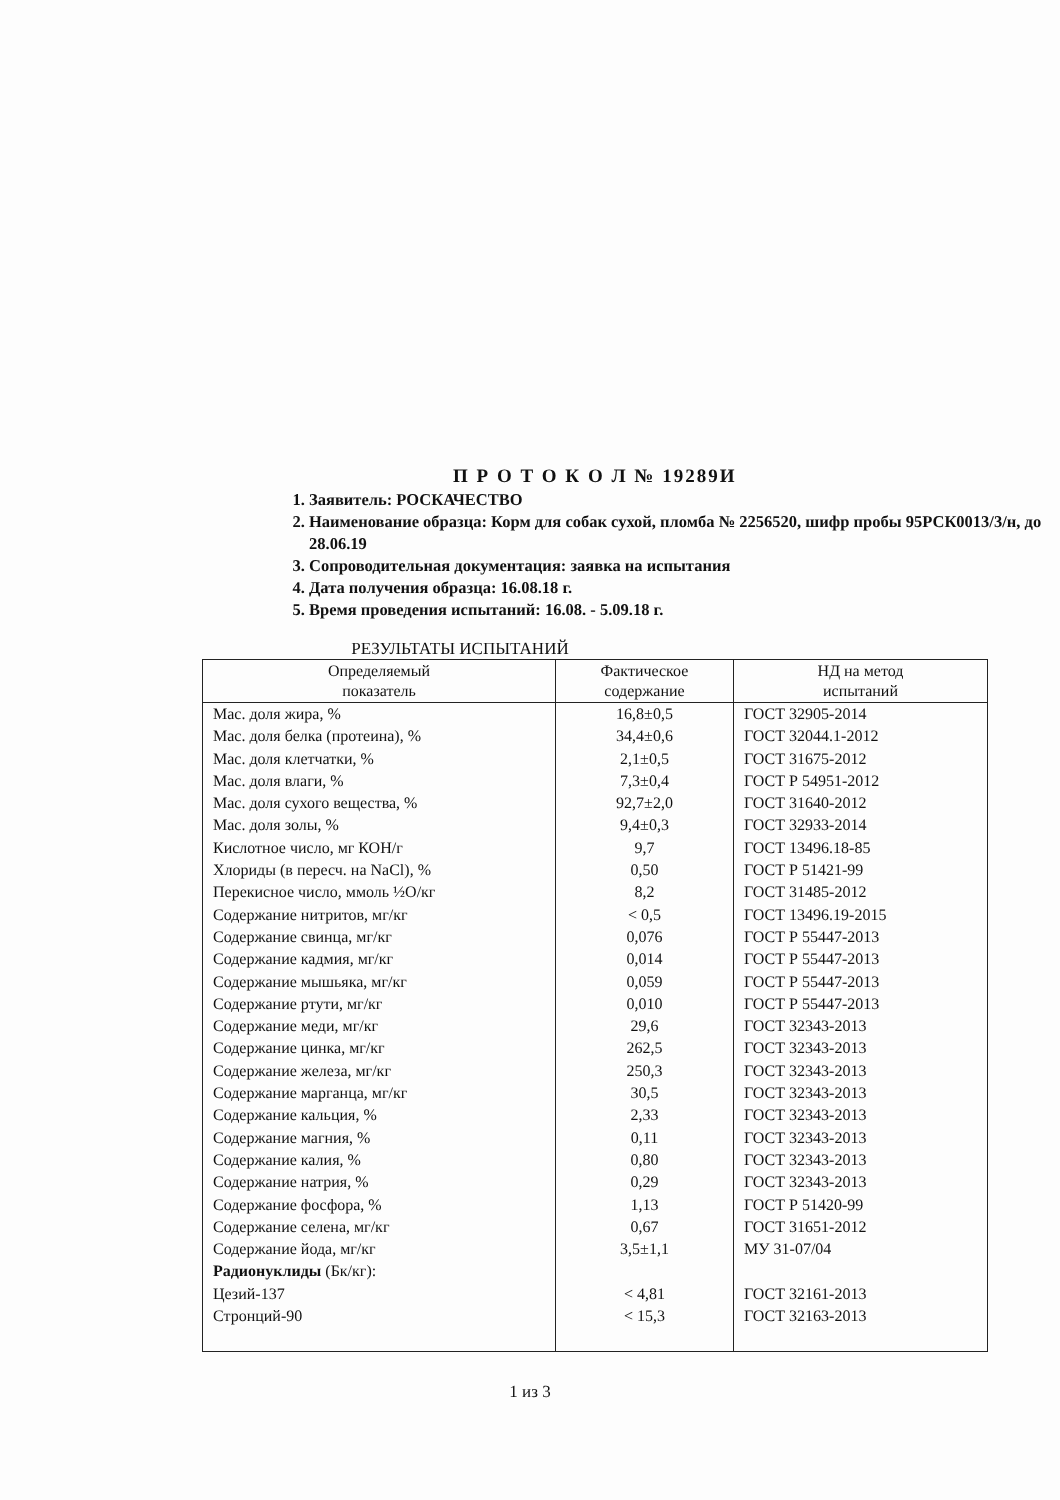П Р О Т О К О Л № 19289И
1. Заявитель: РОСКАЧЕСТВО
2. Наименование образца: Корм для собак сухой, пломба № 2256520, шифр пробы 95РСК0013/3/н, до 28.06.19
3. Сопроводительная документация: заявка на испытания
4. Дата получения образца: 16.08.18 г.
5. Время проведения испытаний: 16.08. - 5.09.18 г.
РЕЗУЛЬТАТЫ ИСПЫТАНИЙ
| Определяемый показатель | Фактическое содержание | НД на метод испытаний |
| --- | --- | --- |
| Мас. доля жира, % | 16,8±0,5 | ГОСТ 32905-2014 |
| Мас. доля белка (протеина), % | 34,4±0,6 | ГОСТ 32044.1-2012 |
| Мас. доля клетчатки, % | 2,1±0,5 | ГОСТ 31675-2012 |
| Мас. доля влаги, % | 7,3±0,4 | ГОСТ Р 54951-2012 |
| Мас. доля сухого вещества, % | 92,7±2,0 | ГОСТ 31640-2012 |
| Мас. доля золы, % | 9,4±0,3 | ГОСТ 32933-2014 |
| Кислотное число, мг КОН/г | 9,7 | ГОСТ 13496.18-85 |
| Хлориды (в пересч. на NaCl), % | 0,50 | ГОСТ Р 51421-99 |
| Перекисное число, ммоль ½О/кг | 8,2 | ГОСТ 31485-2012 |
| Содержание нитритов, мг/кг | < 0,5 | ГОСТ 13496.19-2015 |
| Содержание свинца, мг/кг | 0,076 | ГОСТ Р 55447-2013 |
| Содержание кадмия, мг/кг | 0,014 | ГОСТ Р 55447-2013 |
| Содержание мышьяка, мг/кг | 0,059 | ГОСТ Р 55447-2013 |
| Содержание ртути, мг/кг | 0,010 | ГОСТ Р 55447-2013 |
| Содержание меди, мг/кг | 29,6 | ГОСТ 32343-2013 |
| Содержание цинка, мг/кг | 262,5 | ГОСТ 32343-2013 |
| Содержание железа, мг/кг | 250,3 | ГОСТ 32343-2013 |
| Содержание марганца, мг/кг | 30,5 | ГОСТ 32343-2013 |
| Содержание кальция, % | 2,33 | ГОСТ 32343-2013 |
| Содержание магния, % | 0,11 | ГОСТ 32343-2013 |
| Содержание калия, % | 0,80 | ГОСТ 32343-2013 |
| Содержание натрия, % | 0,29 | ГОСТ 32343-2013 |
| Содержание фосфора, % | 1,13 | ГОСТ Р 51420-99 |
| Содержание селена, мг/кг | 0,67 | ГОСТ 31651-2012 |
| Содержание йода, мг/кг | 3,5±1,1 | МУ 31-07/04 |
| Радионуклиды (Бк/кг): | | |
| Цезий-137 | < 4,81 | ГОСТ 32161-2013 |
| Стронций-90 | < 15,3 | ГОСТ 32163-2013 |
1 из 3